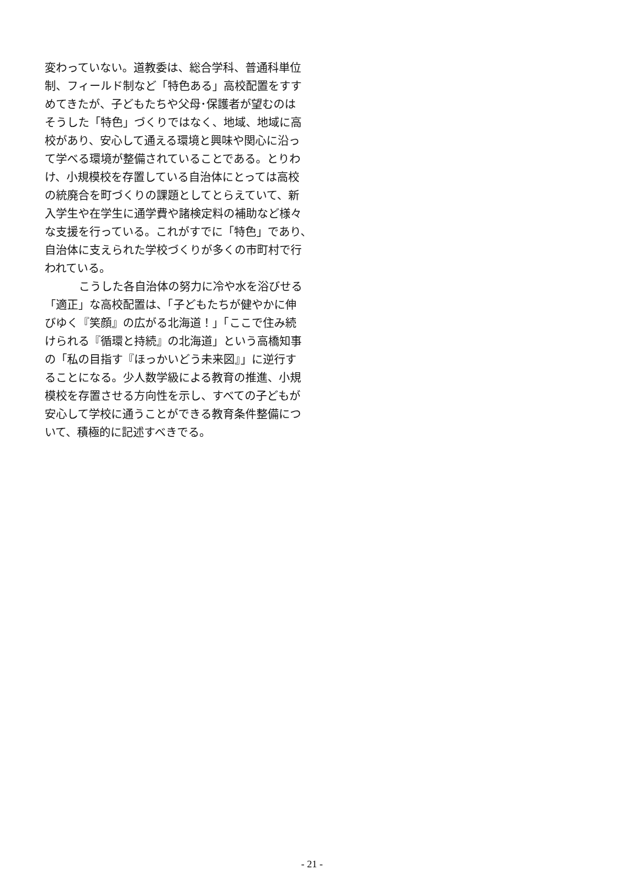変わっていない。道教委は、総合学科、普通科単位
制、フィールド制など「特色ある」高校配置をすす
めてきたが、子どもたちや父母･保護者が望むのは
そうした「特色」づくりではなく、地域、地域に高
校があり、安心して通える環境と興味や関心に沿っ
て学べる環境が整備されていることである。とりわ
け、小規模校を存置している自治体にとっては高校
の統廃合を町づくりの課題としてとらえていて、新
入学生や在学生に通学費や諸検定料の補助など様々
な支援を行っている。これがすでに「特色」であり、
自治体に支えられた学校づくりが多くの市町村で行
われている。
こうした各自治体の努力に冷や水を浴びせる
「適正」な高校配置は、「子どもたちが健やかに伸
びゆく『笑顔』の広がる北海道！」「ここで住み続
けられる『循環と持続』の北海道」という高橋知事
の「私の目指す『ほっかいどう未来図』」に逆行す
ることになる。少人数学級による教育の推進、小規
模校を存置させる方向性を示し、すべての子どもが
安心して学校に通うことができる教育条件整備につ
いて、積極的に記述すべきでる。
- 21 -